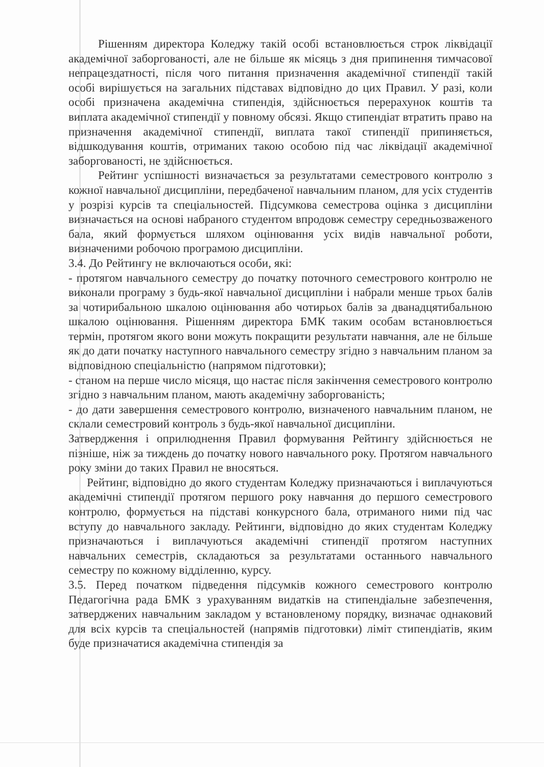Рішенням директора Коледжу такій особі встановлюється строк ліквідації академічної заборгованості, але не більше як місяць з дня припинення тимчасової непрацездатності, після чого питання призначення академічної стипендії такій особі вирішується на загальних підставах відповідно до цих Правил. У разі, коли особі призначена академічна стипендія, здійснюється перерахунок коштів та виплата академічної стипендії у повному обсязі. Якщо стипендіат втратить право на призначення академічної стипендії, виплата такої стипендії припиняється, відшкодування коштів, отриманих такою особою під час ліквідації академічної заборгованості, не здійснюється.
Рейтинг успішності визначається за результатами семестрового контролю з кожної навчальної дисципліни, передбаченої навчальним планом, для усіх студентів у розрізі курсів та спеціальностей. Підсумкова семестрова оцінка з дисципліни визначається на основі набраного студентом впродовж семестру середньозваженого бала, який формується шляхом оцінювання усіх видів навчальної роботи, визначеними робочою програмою дисципліни.
3.4. До Рейтингу не включаються особи, які:
- протягом навчального семестру до початку поточного семестрового контролю не виконали програму з будь-якої навчальної дисципліни і набрали менше трьох балів за чотирибальною шкалою оцінювання або чотирьох балів за дванадцятибальною шкалою оцінювання. Рішенням директора БМК таким особам встановлюється термін, протягом якого вони можуть покращити результати навчання, але не більше як до дати початку наступного навчального семестру згідно з навчальним планом за відповідною спеціальністю (напрямом підготовки);
- станом на перше число місяця, що настає після закінчення семестрового контролю згідно з навчальним планом, мають академічну заборгованість;
- до дати завершення семестрового контролю, визначеного навчальним планом, не склали семестровий контроль з будь-якої навчальної дисципліни.
Затвердження і оприлюднення Правил формування Рейтингу здійснюється не пізніше, ніж за тиждень до початку нового навчального року. Протягом навчального року зміни до таких Правил не вносяться.
Рейтинг, відповідно до якого студентам Коледжу призначаються і виплачуються академічні стипендії протягом першого року навчання до першого семестрового контролю, формується на підставі конкурсного бала, отриманого ними під час вступу до навчального закладу. Рейтинги, відповідно до яких студентам Коледжу призначаються і виплачуються академічні стипендії протягом наступних навчальних семестрів, складаються за результатами останнього навчального семестру по кожному відділенню, курсу.
3.5. Перед початком підведення підсумків кожного семестрового контролю Педагогічна рада БМК з урахуванням видатків на стипендіальне забезпечення, затверджених навчальним закладом у встановленому порядку, визначає однаковий для всіх курсів та спеціальностей (напрямів підготовки) ліміт стипендіатів, яким буде призначатися академічна стипендія за